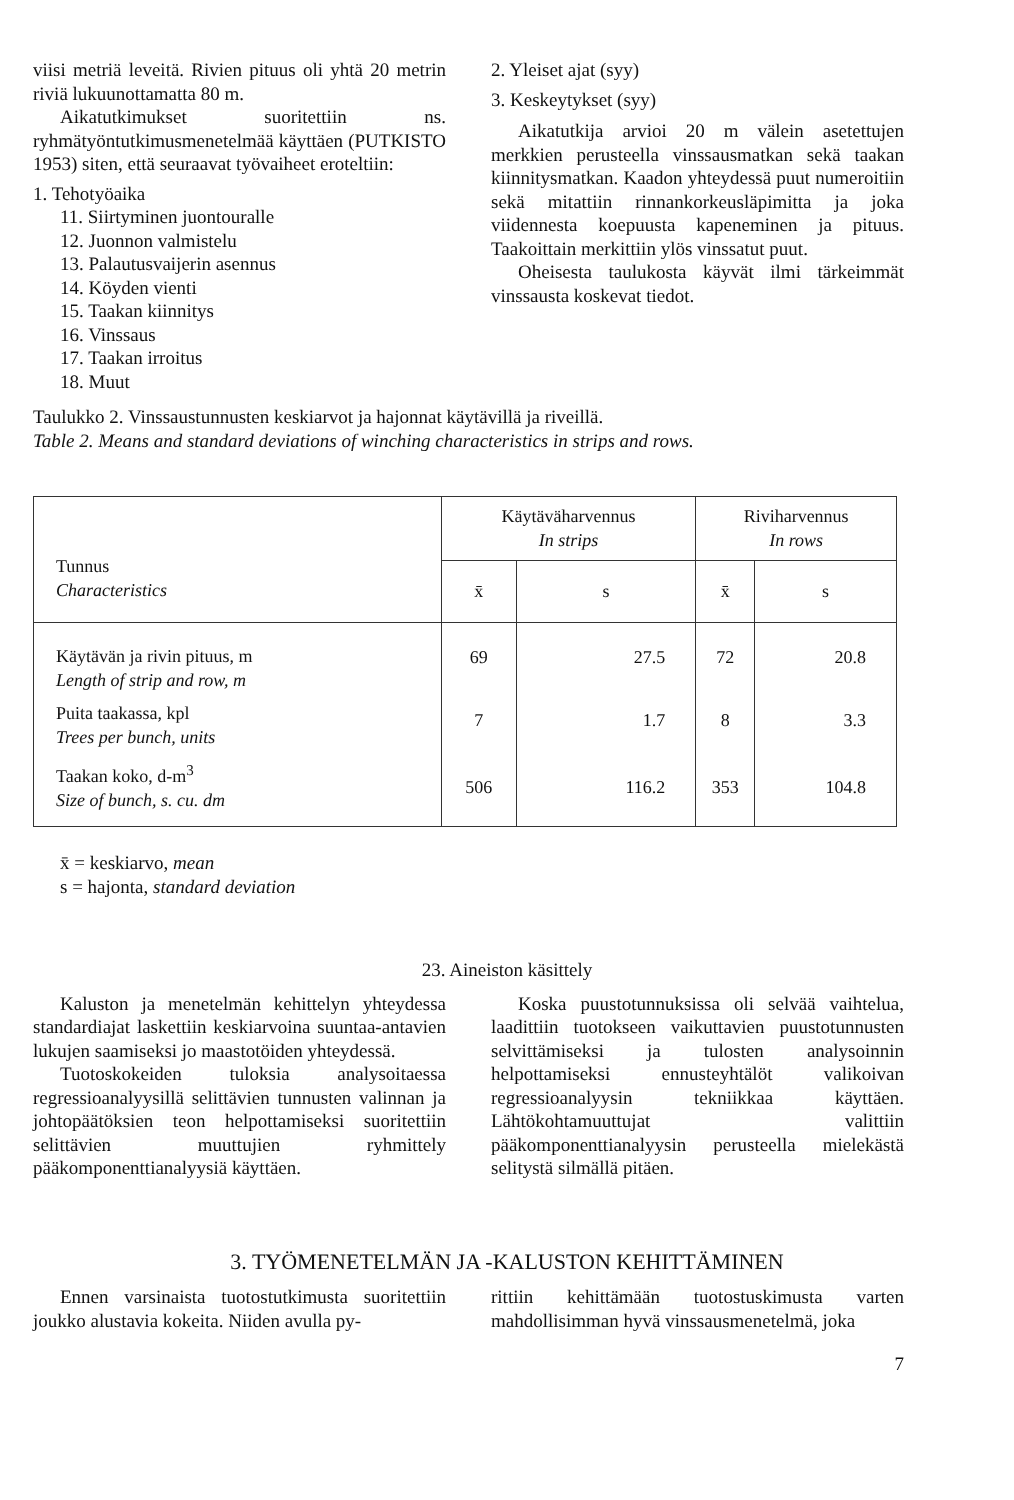viisi metriä leveitä. Rivien pituus oli yhtä 20 metrin riviä lukuunottamatta 80 m.
Aikatutkimukset suoritettiin ns. ryhmätyöntutkimusmenetelmää käyttäen (PUTKISTO 1953) siten, että seuraavat työvaiheet eroteltiin:
1. Tehotyöaika
11. Siirtyminen juontouralle
12. Juonnon valmistelu
13. Palautusvaijerin asennus
14. Köyden vienti
15. Taakan kiinnitys
16. Vinssaus
17. Taakan irroitus
18. Muut
2. Yleiset ajat (syy)
3. Keskeytykset (syy)
Aikatutkija arvioi 20 m välein asetettujen merkkien perusteella vinssausmatkan sekä taakan kiinnitysmatkan. Kaadon yhteydessä puut numeroitiin sekä mitattiin rinnankorkeusläpimitta ja joka viidennesta koepuusta kapeneminen ja pituus. Taakoittain merkittiin ylös vinssatut puut.
Oheisesta taulukosta käyvät ilmi tärkeimmät vinssausta koskevat tiedot.
Taulukko 2. Vinssaustunnusten keskiarvot ja hajonnat käytävillä ja riveillä.
Table 2. Means and standard deviations of winching characteristics in strips and rows.
| Tunnus Characteristics | Käytäväharvennus In strips | | Riviharvennus In rows | |
| --- | --- | --- | --- | --- |
| | x̄ | s | x̄ | s |
| Käytävän ja rivin pituus, m Length of strip and row, m | 69 | 27.5 | 72 | 20.8 |
| Puita taakassa, kpl Trees per bunch, units | 7 | 1.7 | 8 | 3.3 |
| Taakan koko, d-m<sup>3</sup> Size of bunch, s. cu. dm | 506 | 116.2 | 353 | 104.8 |
x̄ = keskiarvo, mean
s = hajonta, standard deviation
23. Aineiston käsittely
Kaluston ja menetelmän kehittelyn yhteydessa standardiajat laskettiin keskiarvoina suuntaa-antavien lukujen saamiseksi jo maastotöiden yhteydessä.
Tuotoskokeiden tuloksia analysoitaessa regressioanalyysillä selittävien tunnusten valinnan ja johtopäätöksien teon helpottamiseksi suoritettiin selittävien muuttujien ryhmittely pääkomponenttianalyysiä käyttäen.
Koska puustotunnuksissa oli selvää vaihtelua, laadittiin tuotokseen vaikuttavien puustotunnusten selvittämiseksi ja tulosten analysoinnin helpottamiseksi ennusteyhtälöt valikoivan regressioanalyysin tekniikkaa käyttäen. Lähtökohtamuuttujat valittiin pääkomponenttianalyysin perusteella mielekästä selitystä silmällä pitäen.
3. TYÖMENETELMÄN JA -KALUSTON KEHITTÄMINEN
Ennen varsinaista tuotostutkimusta suoritettiin joukko alustavia kokeita. Niiden avulla py-
rittiin kehittämään tuotostuskimusta varten mahdollisimman hyvä vinssausmenetelmä, joka
7